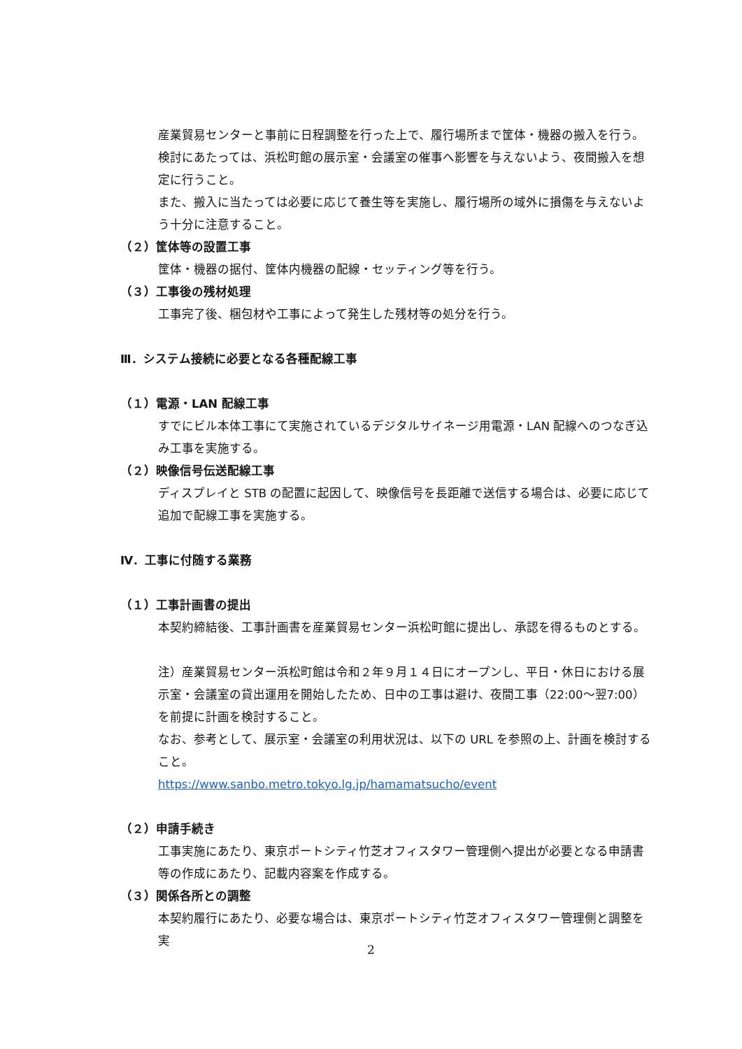産業貿易センターと事前に日程調整を行った上で、履行場所まで筐体・機器の搬入を行う。
検討にあたっては、浜松町館の展示室・会議室の催事へ影響を与えないよう、夜間搬入を想定に行うこと。
また、搬入に当たっては必要に応じて養生等を実施し、履行場所の域外に損傷を与えないよう十分に注意すること。
（２）筐体等の設置工事
筐体・機器の据付、筐体内機器の配線・セッティング等を行う。
（３）工事後の残材処理
工事完了後、梱包材や工事によって発生した残材等の処分を行う。
Ⅲ．システム接続に必要となる各種配線工事
（１）電源・LAN 配線工事
すでにビル本体工事にて実施されているデジタルサイネージ用電源・LAN 配線へのつなぎ込み工事を実施する。
（２）映像信号伝送配線工事
ディスプレイと STB の配置に起因して、映像信号を長距離で送信する場合は、必要に応じて追加で配線工事を実施する。
Ⅳ．工事に付随する業務
（１）工事計画書の提出
本契約締結後、工事計画書を産業貿易センター浜松町館に提出し、承認を得るものとする。
注）産業貿易センター浜松町館は令和２年９月１４日にオープンし、平日・休日における展示室・会議室の貸出運用を開始したため、日中の工事は避け、夜間工事（22:00～翌7:00）を前提に計画を検討すること。
なお、参考として、展示室・会議室の利用状況は、以下の URL を参照の上、計画を検討すること。
https://www.sanbo.metro.tokyo.lg.jp/hamamatsucho/event
（２）申請手続き
工事実施にあたり、東京ポートシティ竹芝オフィスタワー管理側へ提出が必要となる申請書等の作成にあたり、記載内容案を作成する。
（３）関係各所との調整
本契約履行にあたり、必要な場合は、東京ポートシティ竹芝オフィスタワー管理側と調整を実
2